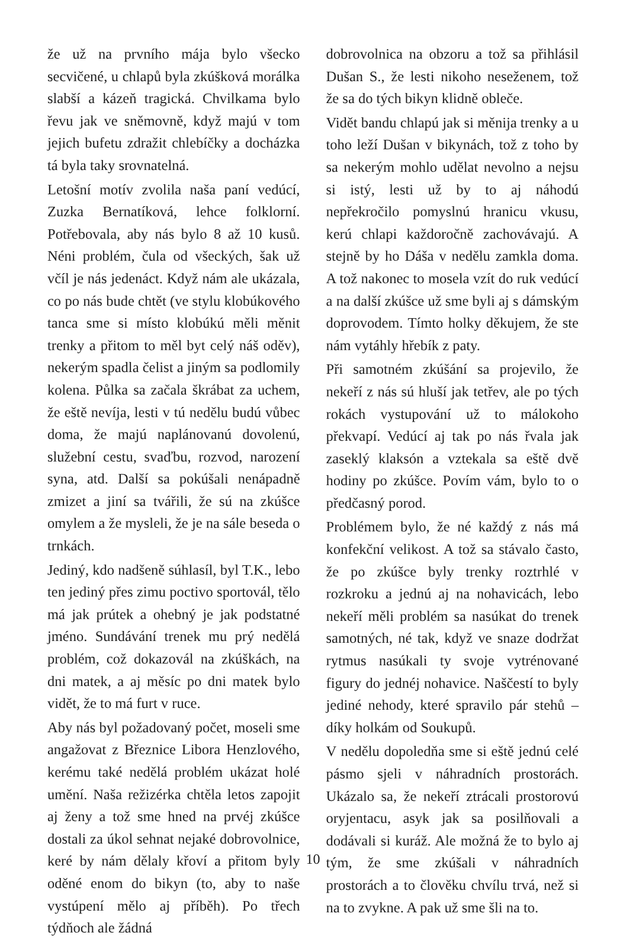že už na prvního mája bylo všecko secvičené, u chlapů byla zkúšková morálka slabší a kázeň tragická. Chvilkama bylo řevu jak ve sněmovně, když majú v tom jejich bufetu zdražit chlebíčky a docházka tá byla taky srovnatelná.
Letošní motív zvolila naša paní vedúcí, Zuzka Bernatíková, lehce folklorní. Potřebovala, aby nás bylo 8 až 10 kusů. Néni problém, čula od všeckých, šak už včíl je nás jedenáct. Když nám ale ukázala, co po nás bude chtět (ve stylu klobúkového tanca sme si místo klobúkú měli měnit trenky a přitom to měl byt celý náš oděv), nekerým spadla čelist a jiným sa podlomily kolena. Půlka sa začala škrábat za uchem, že eště nevíja, lesti v tú neděl­u budú vůbec doma, že majú naplánovanú dovolenú, služební cestu, svaďbu, rozvod, narození syna, atd. Další sa pokúšali nenápadně zmizet a jiní sa tvářili, že sú na zkúšce omylem a že mysleli, že je na sále beseda o trnkách.
Jediný, kdo nadšeně súhlasíl, byl T.K., lebo ten jediný přes zimu poctivo sportovál, tělo má jak prútek a ohebný je jak podstatné jméno. Sundávání trenek mu prý nedělá problém, což dokazovál na zkúškách, na dni matek, a aj měsíc po dni matek bylo vidět, že to má furt v ruce.
Aby nás byl požadovaný počet, moseli sme angažovat z Březnice Libora Henzlového, kerému také nedělá problém ukázat holé umění. Naša režizérka chtěla letos zapojit aj ženy a tož sme hned na prvéj zkúšce dostali za úkol sehnat nejaké dobrovolnice, keré by nám dělaly křoví a přitom byly oděné enom do bikyn (to, aby to naše vystúpení mělo aj příběh). Po třech týdňoch ale žádná
dobrovolnica na obzoru a tož sa přihlásil Dušan S., že lesti nikoho neseženem, tož že sa do tých bikyn klidně obleče.
Vidět bandu chlapú jak si měnija trenky a u toho leží Dušan v bikynách, tož z toho by sa nekerým mohlo udělat nevolno a nejsu si istý, lesti už by to aj náhodú nepřekročilo pomyslnú hranicu vkusu, kerú chlapi každoročně zachovávajú. A stejně by ho Dáša v neděl­u zamkla doma. A tož nakonec to mosela vzít do ruk vedúcí a na další zkúšce už sme byli aj s dámským doprovodem. Tímto holky děkujem, že ste nám vytáhly hřebík z paty.
Při samotném zkúšání sa projevilo, že nekeří z nás sú hluší jak tetřev, ale po tých rokách vystupování už to málokoho překvapí. Vedúcí aj tak po nás řvala jak zaseklý klaksón a vztekala sa eště dvě hodiny po zkúšce. Povím vám, bylo to o předčasný porod.
Problémem bylo, že né každý z nás má konfekční velikost. A tož sa stávalo často, že po zkúšce byly trenky roztrhlé v rozkroku a jednú aj na nohavicách, lebo nekeří měli problém sa nasúkat do trenek samotných, né tak, když ve snaze dodržat rytmus nasúkali ty svoje vytrénované figury do jednéj nohavice. Naščestí to byly jediné nehody, které spravilo pár stehů – díky holkám od Soukupů.
V neděl­u dopoledňa sme si eště jednú celé pásmo sjeli v náhradních prostorách. Ukázalo sa, že nekeří ztrácali prostorovú oryjentacu, asyk jak sa posilňovali a dodávali si kuráž. Ale možná že to bylo aj tým, že sme zkúšali v náhradních prostorách a to člověku chvílu trvá, než si na to zvykne. A pak už sme šli na to.
10